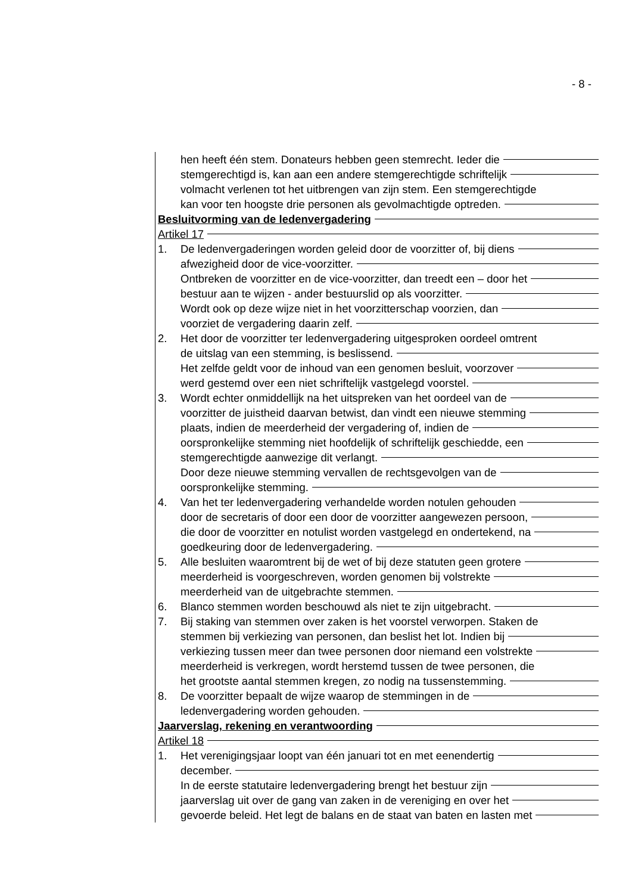- 8 -
hen heeft één stem. Donateurs hebben geen stemrecht. Ieder die
stemgerechtigd is, kan aan een andere stemgerechtigde schriftelijk
volmacht verlenen tot het uitbrengen van zijn stem. Een stemgerechtigde
kan voor ten hoogste drie personen als gevolmachtigde optreden.
Besluitvorming van de ledenvergadering
Artikel 17
1. De ledenvergaderingen worden geleid door de voorzitter of, bij diens
afwezigheid door de vice-voorzitter.
Ontbreken de voorzitter en de vice-voorzitter, dan treedt een – door het
bestuur aan te wijzen - ander bestuurslid op als voorzitter.
Wordt ook op deze wijze niet in het voorzitterschap voorzien, dan
voorziet de vergadering daarin zelf.
2. Het door de voorzitter ter ledenvergadering uitgesproken oordeel omtrent
de uitslag van een stemming, is beslissend.
Het zelfde geldt voor de inhoud van een genomen besluit, voorzover
werd gestemd over een niet schriftelijk vastgelegd voorstel.
3. Wordt echter onmiddellijk na het uitspreken van het oordeel van de
voorzitter de juistheid daarvan betwist, dan vindt een nieuwe stemming
plaats, indien de meerderheid der vergadering of, indien de
oorspronkelijke stemming niet hoofdelijk of schriftelijk geschiedde, een
stemgerechtigde aanwezige dit verlangt.
Door deze nieuwe stemming vervallen de rechtsgevolgen van de
oorspronkelijke stemming.
4. Van het ter ledenvergadering verhandelde worden notulen gehouden
door de secretaris of door een door de voorzitter aangewezen persoon,
die door de voorzitter en notulist worden vastgelegd en ondertekend, na
goedkeuring door de ledenvergadering.
5. Alle besluiten waaromtrent bij de wet of bij deze statuten geen grotere
meerderheid is voorgeschreven, worden genomen bij volstrekte
meerderheid van de uitgebrachte stemmen.
6. Blanco stemmen worden beschouwd als niet te zijn uitgebracht.
7. Bij staking van stemmen over zaken is het voorstel verworpen. Staken de
stemmen bij verkiezing van personen, dan beslist het lot. Indien bij
verkiezing tussen meer dan twee personen door niemand een volstrekte
meerderheid is verkregen, wordt herstemd tussen de twee personen, die
het grootste aantal stemmen kregen, zo nodig na tussenstemming.
8. De voorzitter bepaalt de wijze waarop de stemmingen in de
ledenvergadering worden gehouden.
Jaarverslag, rekening en verantwoording
Artikel 18
1. Het verenigingsjaar loopt van één januari tot en met eenendertig
december.
In de eerste statutaire ledenvergadering brengt het bestuur zijn
jaarverslag uit over de gang van zaken in de vereniging en over het
gevoerde beleid. Het legt de balans en de staat van baten en lasten met